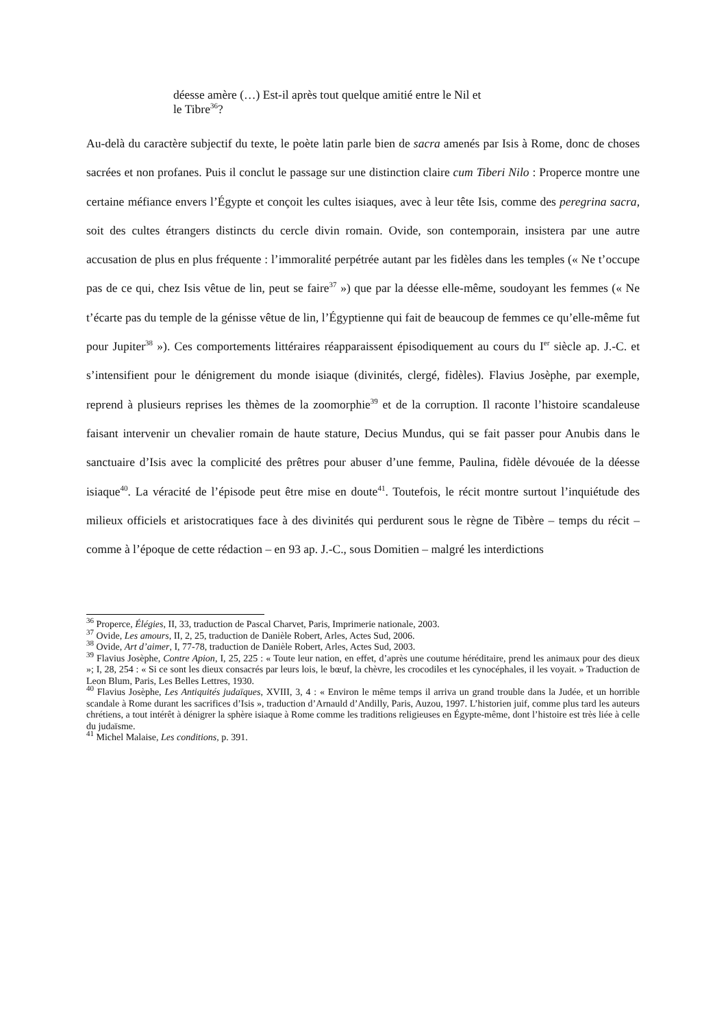déesse amère (…) Est-il après tout quelque amitié entre le Nil et
le Tibre<sup>36</sup>?
Au-delà du caractère subjectif du texte, le poète latin parle bien de sacra amenés par Isis à Rome, donc de choses sacrées et non profanes. Puis il conclut le passage sur une distinction claire cum Tiberi Nilo : Properce montre une certaine méfiance envers l’Égypte et conçoit les cultes isiaques, avec à leur tête Isis, comme des peregrina sacra, soit des cultes étrangers distincts du cercle divin romain. Ovide, son contemporain, insistera par une autre accusation de plus en plus fréquente : l’immoralité perpétrée autant par les fidèles dans les temples (« Ne t’occupe pas de ce qui, chez Isis vêtue de lin, peut se faire<sup>37</sup> ») que par la déesse elle-même, soudoyant les femmes (« Ne t’écarte pas du temple de la génisse vêtue de lin, l’Égyptienne qui fait de beaucoup de femmes ce qu’elle-même fut pour Jupiter<sup>38</sup> »). Ces comportements littéraires réapparaissent épisodiquement au cours du I<sup>er</sup> siècle ap. J.-C. et s’intensifient pour le dénigrement du monde isiaque (divinités, clergé, fidèles). Flavius Josèphe, par exemple, reprend à plusieurs reprises les thèmes de la zoomorphie<sup>39</sup> et de la corruption. Il raconte l’histoire scandaleuse faisant intervenir un chevalier romain de haute stature, Decius Mundus, qui se fait passer pour Anubis dans le sanctuaire d’Isis avec la complicité des prêtres pour abuser d’une femme, Paulina, fidèle dévouée de la déesse isiaque<sup>40</sup>. La véracité de l’épisode peut être mise en doute<sup>41</sup>. Toutefois, le récit montre surtout l’inquiétude des milieux officiels et aristocratiques face à des divinités qui perdurent sous le règne de Tibère – temps du récit – comme à l’époque de cette rédaction – en 93 ap. J.-C., sous Domitien – malgré les interdictions
<sup>36</sup> Properce, Élégies, II, 33, traduction de Pascal Charvet, Paris, Imprimerie nationale, 2003.
<sup>37</sup> Ovide, Les amours, II, 2, 25, traduction de Danièle Robert, Arles, Actes Sud, 2006.
<sup>38</sup> Ovide, Art d’aimer, I, 77-78, traduction de Danièle Robert, Arles, Actes Sud, 2003.
<sup>39</sup> Flavius Josèphe, Contre Apion, I, 25, 225 : « Toute leur nation, en effet, d’après une coutume héréditaire, prend les animaux pour des dieux »; I, 28, 254 : « Si ce sont les dieux consacrés par leurs lois, le bœuf, la chèvre, les crocodiles et les cynocéphales, il les voyait. » Traduction de Leon Blum, Paris, Les Belles Lettres, 1930.
<sup>40</sup> Flavius Josèphe, Les Antiquités judaïques, XVIII, 3, 4 : « Environ le même temps il arriva un grand trouble dans la Judée, et un horrible scandale à Rome durant les sacrifices d’Isis », traduction d’Arnauld d’Andilly, Paris, Auzou, 1997. L’historien juif, comme plus tard les auteurs chrétiens, a tout intérêt à dénigrer la sphère isiaque à Rome comme les traditions religieuses en Égypte-même, dont l’histoire est très liée à celle du judaïsme.
<sup>41</sup> Michel Malaise, Les conditions, p. 391.